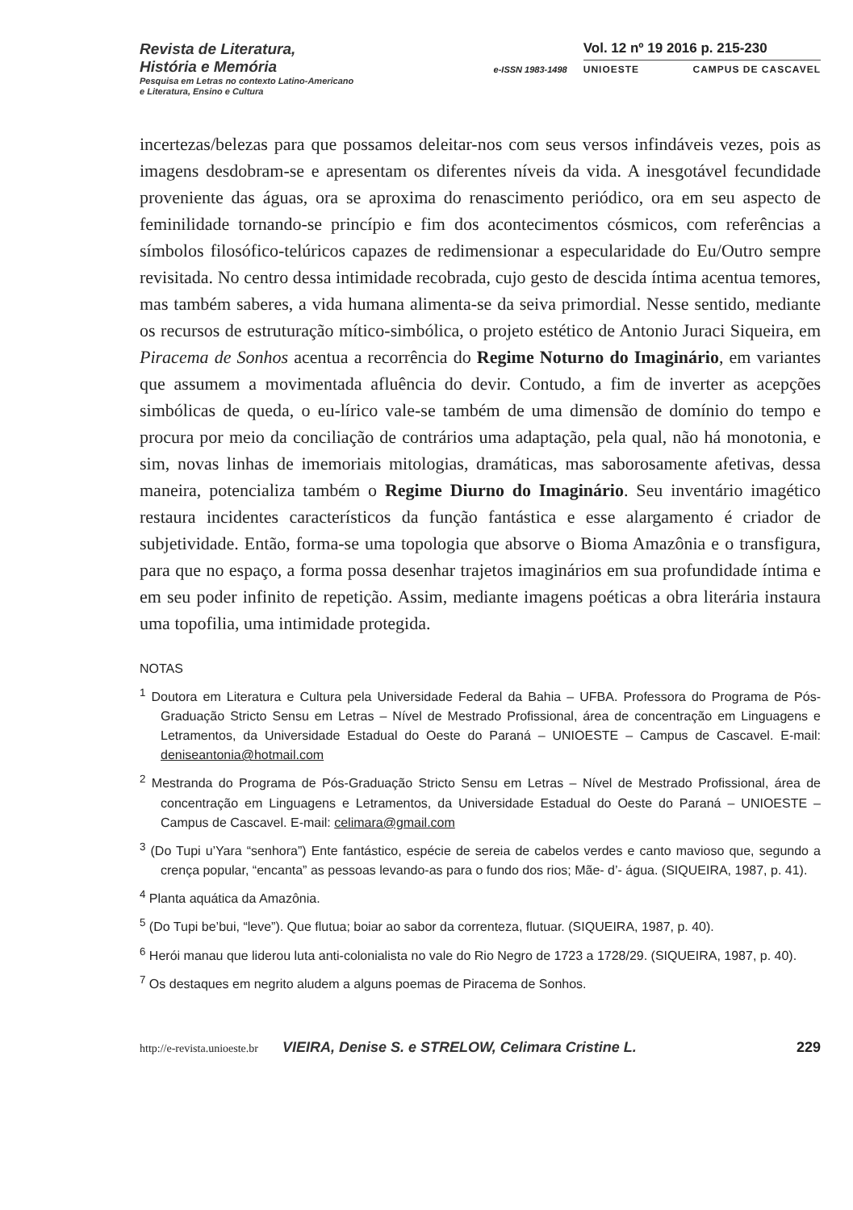Revista de Literatura,
História e Memória
Pesquisa em Letras no contexto Latino-Americano
e Literatura, Ensino e Cultura
e-ISSN 1983-1498
Vol. 12 nº 19 2016 p. 215-230
UNIOESTE CAMPUS DE CASCAVEL
incertezas/belezas para que possamos deleitar-nos com seus versos infindáveis vezes, pois as imagens desdobram-se e apresentam os diferentes níveis da vida. A inesgotável fecundidade proveniente das águas, ora se aproxima do renascimento periódico, ora em seu aspecto de feminilidade tornando-se princípio e fim dos acontecimentos cósmicos, com referências a símbolos filosófico-telúricos capazes de redimensionar a especularidade do Eu/Outro sempre revisitada. No centro dessa intimidade recobrada, cujo gesto de descida íntima acentua temores, mas também saberes, a vida humana alimenta-se da seiva primordial. Nesse sentido, mediante os recursos de estruturação mítico-simbólica, o projeto estético de Antonio Juraci Siqueira, em Piracema de Sonhos acentua a recorrência do Regime Noturno do Imaginário, em variantes que assumem a movimentada afluência do devir. Contudo, a fim de inverter as acepções simbólicas de queda, o eu-lírico vale-se também de uma dimensão de domínio do tempo e procura por meio da conciliação de contrários uma adaptação, pela qual, não há monotonia, e sim, novas linhas de imemoriais mitologias, dramáticas, mas saborosamente afetivas, dessa maneira, potencializa também o Regime Diurno do Imaginário. Seu inventário imagético restaura incidentes característicos da função fantástica e esse alargamento é criador de subjetividade. Então, forma-se uma topologia que absorve o Bioma Amazônia e o transfigura, para que no espaço, a forma possa desenhar trajetos imaginários em sua profundidade íntima e em seu poder infinito de repetição. Assim, mediante imagens poéticas a obra literária instaura uma topofilia, uma intimidade protegida.
NOTAS
<sup>1</sup> Doutora em Literatura e Cultura pela Universidade Federal da Bahia – UFBA. Professora do Programa de Pós-Graduação Stricto Sensu em Letras – Nível de Mestrado Profissional, área de concentração em Linguagens e Letramentos, da Universidade Estadual do Oeste do Paraná – UNIOESTE – Campus de Cascavel. E-mail: deniseantonia@hotmail.com
<sup>2</sup> Mestranda do Programa de Pós-Graduação Stricto Sensu em Letras – Nível de Mestrado Profissional, área de concentração em Linguagens e Letramentos, da Universidade Estadual do Oeste do Paraná – UNIOESTE – Campus de Cascavel. E-mail: celimara@gmail.com
<sup>3</sup> (Do Tupi u’Yara “senhora”) Ente fantástico, espécie de sereia de cabelos verdes e canto mavioso que, segundo a crença popular, “encanta” as pessoas levando-as para o fundo dos rios; Mãe- d’- água. (SIQUEIRA, 1987, p. 41).
<sup>4</sup> Planta aquática da Amazônia.
<sup>5</sup> (Do Tupi be’bui, “leve”). Que flutua; boiar ao sabor da correnteza, flutuar. (SIQUEIRA, 1987, p. 40).
<sup>6</sup> Herói manau que liderou luta anti-colonialista no vale do Rio Negro de 1723 a 1728/29. (SIQUEIRA, 1987, p. 40).
<sup>7</sup> Os destaques em negrito aludem a alguns poemas de Piracema de Sonhos.
http://e-revista.unioeste.br VIEIRA, Denise S. e STRELOW, Celimara Cristine L. 229